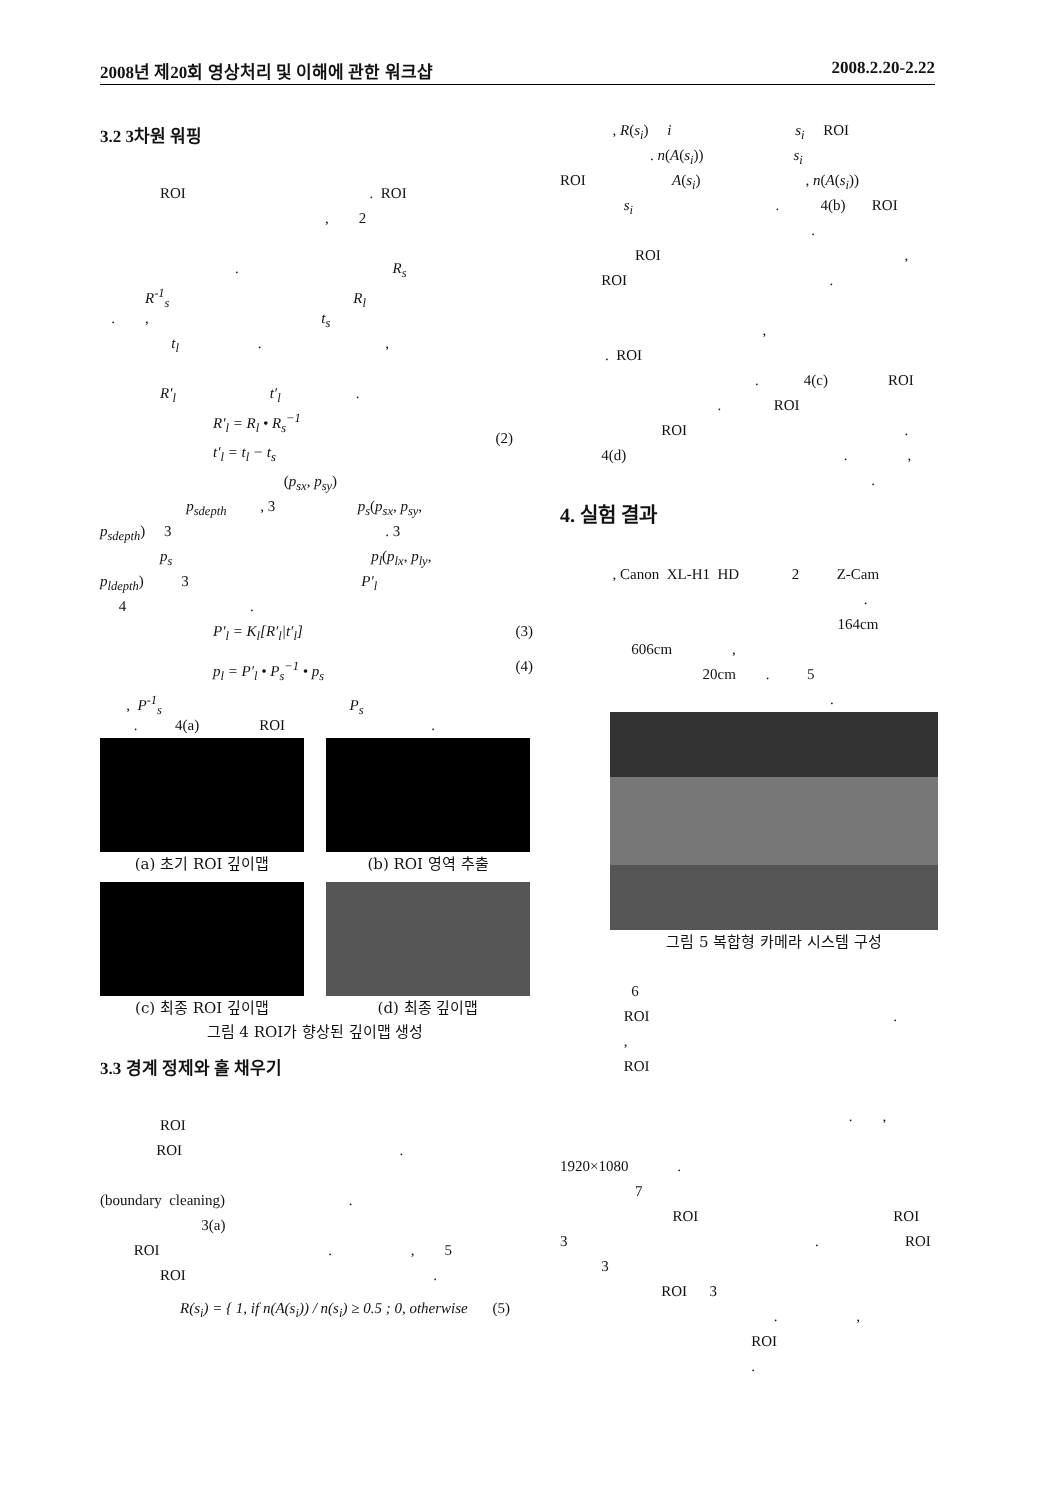2008년 제20회 영상처리 및 이해에 관한 워크샵 2008.2.20-2.22
3.2 3차원 워핑
ROI . ROI
, 2
. R<sub>s</sub>
R<sup>-1</sup><sub>s</sub> R<sub>l</sub>
. , t<sub>s</sub>
t<sub>l</sub> . ,
R′<sub>l</sub> t′<sub>l</sub> .
R′<sub>l</sub> = R<sub>l</sub> • R<sub>s</sub><sup>−1</sup>
t′<sub>l</sub> = t<sub>l</sub> − t<sub>s</sub>
(2)
(p<sub>sx</sub>, p<sub>sy</sub>)
p<sub>sdepth</sub> , 3 p<sub>s</sub>(p<sub>sx</sub>, p<sub>sy</sub>,
p<sub>sdepth</sub>) 3 . 3
p<sub>s</sub> p<sub>l</sub>(p<sub>lx</sub>, p<sub>ly</sub>,
p<sub>ldepth</sub>) 3 P′<sub>l</sub>
4 .
P′<sub>l</sub> = K<sub>l</sub>[R′<sub>l</sub>|t′<sub>l</sub>] (3)
p<sub>l</sub> = P′<sub>l</sub> • P<sub>s</sub><sup>−1</sup> • p<sub>s</sub> (4)
, P<sup>-1</sup><sub>s</sub> P<sub>s</sub>
. 4(a) ROI .
(a) 초기 ROI 깊이맵
(b) ROI 영역 추출
(c) 최종 ROI 깊이맵
(d) 최종 깊이맵
그림 4 ROI가 향상된 깊이맵 생성
3.3 경계 정제와 홀 채우기
ROI
ROI .
(boundary cleaning) .
3(a)
ROI . , 5
ROI .
R(s<sub>i</sub>) = { 1, if n(A(s<sub>i</sub>)) / n(s<sub>i</sub>) ≥ 0.5 ; 0, otherwise (5)
, R(s<sub>i</sub>) i s<sub>i</sub> ROI
. n(A(s<sub>i</sub>)) s<sub>i</sub>
ROI A(s<sub>i</sub>) , n(A(s<sub>i</sub>))
s<sub>i</sub> . 4(b) ROI
.
ROI ,
ROI .
,
. ROI
. 4(c) ROI
. ROI
ROI .
4(d) . ,
.
4. 실험 결과
, Canon XL-H1 HD 2 Z-Cam
.
164cm
606cm ,
20cm . 5
.
그림 5 복합형 카메라 시스템 구성
6
ROI .
,
ROI
. ,
1920×1080 .
7
ROI ROI
3 . ROI
3
ROI 3
. ,
ROI
.